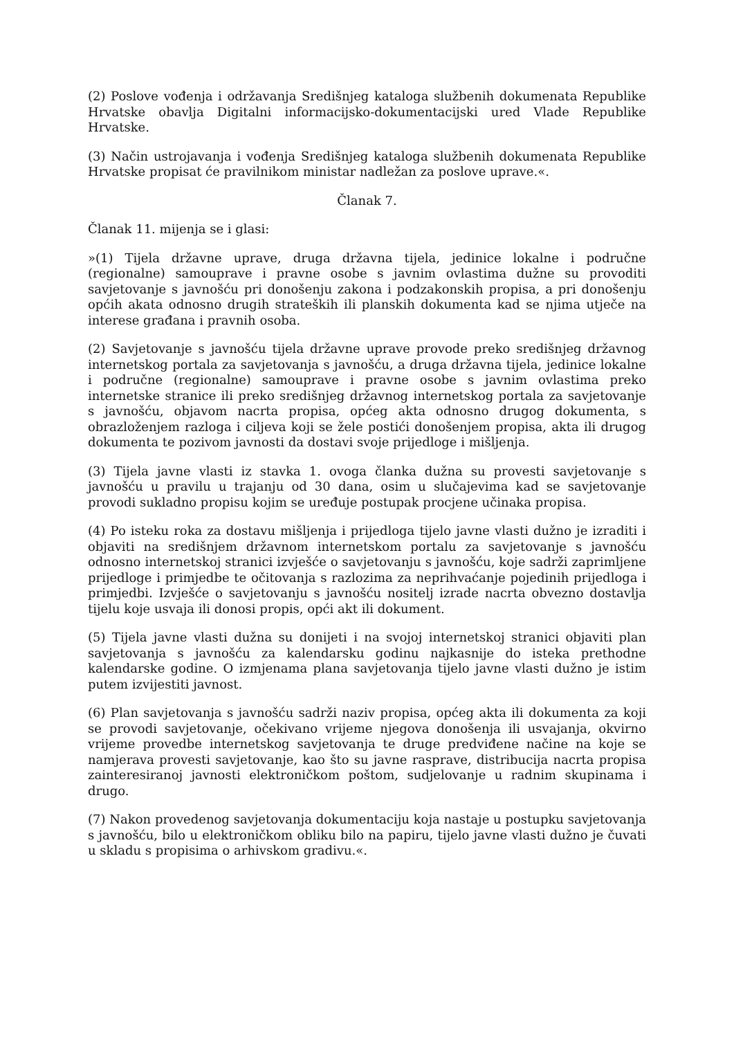(2) Poslove vođenja i održavanja Središnjeg kataloga službenih dokumenata Republike Hrvatske obavlja Digitalni informacijsko-dokumentacijski ured Vlade Republike Hrvatske.
(3) Način ustrojavanja i vođenja Središnjeg kataloga službenih dokumenata Republike Hrvatske propisat će pravilnikom ministar nadležan za poslove uprave.«.
Članak 7.
Članak 11. mijenja se i glasi:
»(1) Tijela državne uprave, druga državna tijela, jedinice lokalne i područne (regionalne) samouprave i pravne osobe s javnim ovlastima dužne su provoditi savjetovanje s javnošću pri donošenju zakona i podzakonskih propisa, a pri donošenju općih akata odnosno drugih strateških ili planskih dokumenta kad se njima utječe na interese građana i pravnih osoba.
(2) Savjetovanje s javnošću tijela državne uprave provode preko središnjeg državnog internetskog portala za savjetovanja s javnošću, a druga državna tijela, jedinice lokalne i područne (regionalne) samouprave i pravne osobe s javnim ovlastima preko internetske stranice ili preko središnjeg državnog internetskog portala za savjetovanje s javnošću, objavom nacrta propisa, općeg akta odnosno drugog dokumenta, s obrazloženjem razloga i ciljeva koji se žele postići donošenjem propisa, akta ili drugog dokumenta te pozivom javnosti da dostavi svoje prijedloge i mišljenja.
(3) Tijela javne vlasti iz stavka 1. ovoga članka dužna su provesti savjetovanje s javnošću u pravilu u trajanju od 30 dana, osim u slučajevima kad se savjetovanje provodi sukladno propisu kojim se uređuje postupak procjene učinaka propisa.
(4) Po isteku roka za dostavu mišljenja i prijedloga tijelo javne vlasti dužno je izraditi i objaviti na središnjem državnom internetskom portalu za savjetovanje s javnošću odnosno internetskoj stranici izvješće o savjetovanju s javnošću, koje sadrži zaprimljene prijedloge i primjedbe te očitovanja s razlozima za neprihvaćanje pojedinih prijedloga i primjedbi. Izvješće o savjetovanju s javnošću nositelj izrade nacrta obvezno dostavlja tijelu koje usvaja ili donosi propis, opći akt ili dokument.
(5) Tijela javne vlasti dužna su donijeti i na svojoj internetskoj stranici objaviti plan savjetovanja s javnošću za kalendarsku godinu najkasnije do isteka prethodne kalendarske godine. O izmjenama plana savjetovanja tijelo javne vlasti dužno je istim putem izvijestiti javnost.
(6) Plan savjetovanja s javnošću sadrži naziv propisa, općeg akta ili dokumenta za koji se provodi savjetovanje, očekivano vrijeme njegova donošenja ili usvajanja, okvirno vrijeme provedbe internetskog savjetovanja te druge predviđene načine na koje se namjerava provesti savjetovanje, kao što su javne rasprave, distribucija nacrta propisa zainteresiranoj javnosti elektroničkom poštom, sudjelovanje u radnim skupinama i drugo.
(7) Nakon provedenog savjetovanja dokumentaciju koja nastaje u postupku savjetovanja s javnošću, bilo u elektroničkom obliku bilo na papiru, tijelo javne vlasti dužno je čuvati u skladu s propisima o arhivskom gradivu.«.